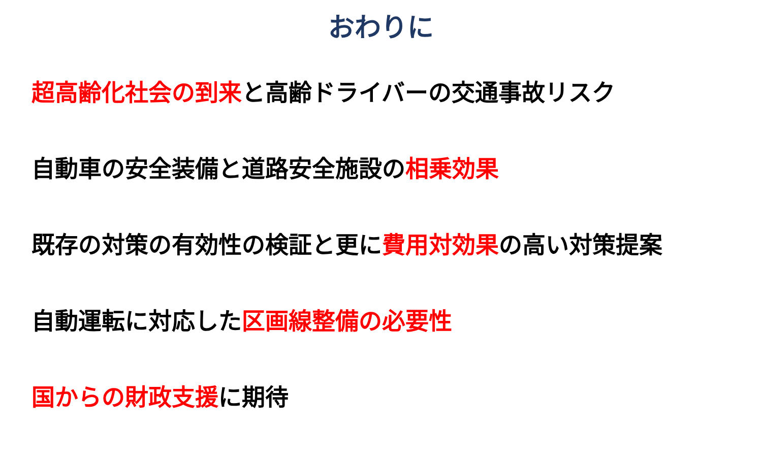おわりに
超高齢化社会の到来と高齢ドライバーの交通事故リスク
自動車の安全装備と道路安全施設の相乗効果
既存の対策の有効性の検証と更に費用対効果の高い対策提案
自動運転に対応した区画線整備の必要性
国からの財政支援に期待